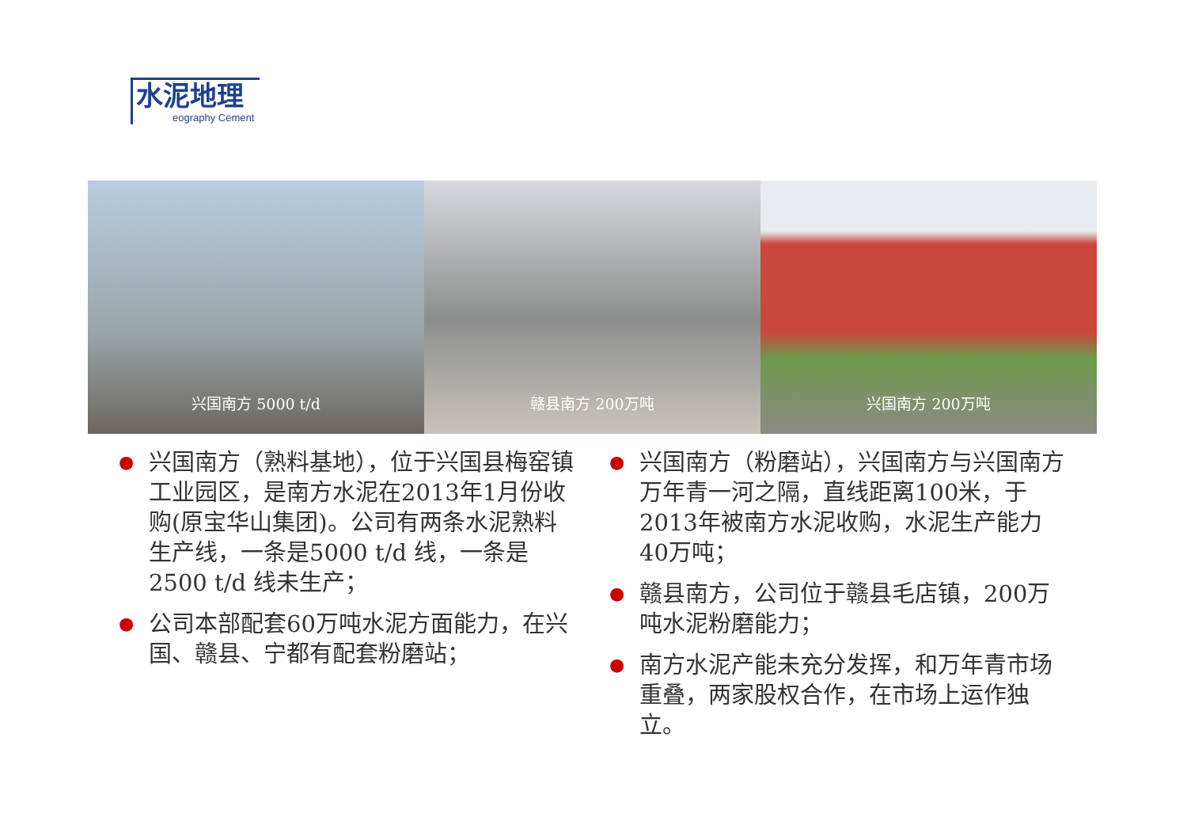水泥地理
eography Cement
兴国南方 5000 t/d 赣县南方 200万吨 兴国南方 200万吨
● 兴国南方（熟料基地），位于兴国县梅窑镇工业园区，是南方水泥在2013年1月份收购(原宝华山集团)。公司有两条水泥熟料生产线，一条是5000 t/d 线，一条是2500 t/d 线未生产；
● 公司本部配套60万吨水泥方面能力，在兴国、赣县、宁都有配套粉磨站；
● 兴国南方（粉磨站），兴国南方与兴国南方万年青一河之隔，直线距离100米，于2013年被南方水泥收购，水泥生产能力40万吨；
● 赣县南方，公司位于赣县毛店镇，200万吨水泥粉磨能力；
● 南方水泥产能未充分发挥，和万年青市场重叠，两家股权合作，在市场上运作独立。